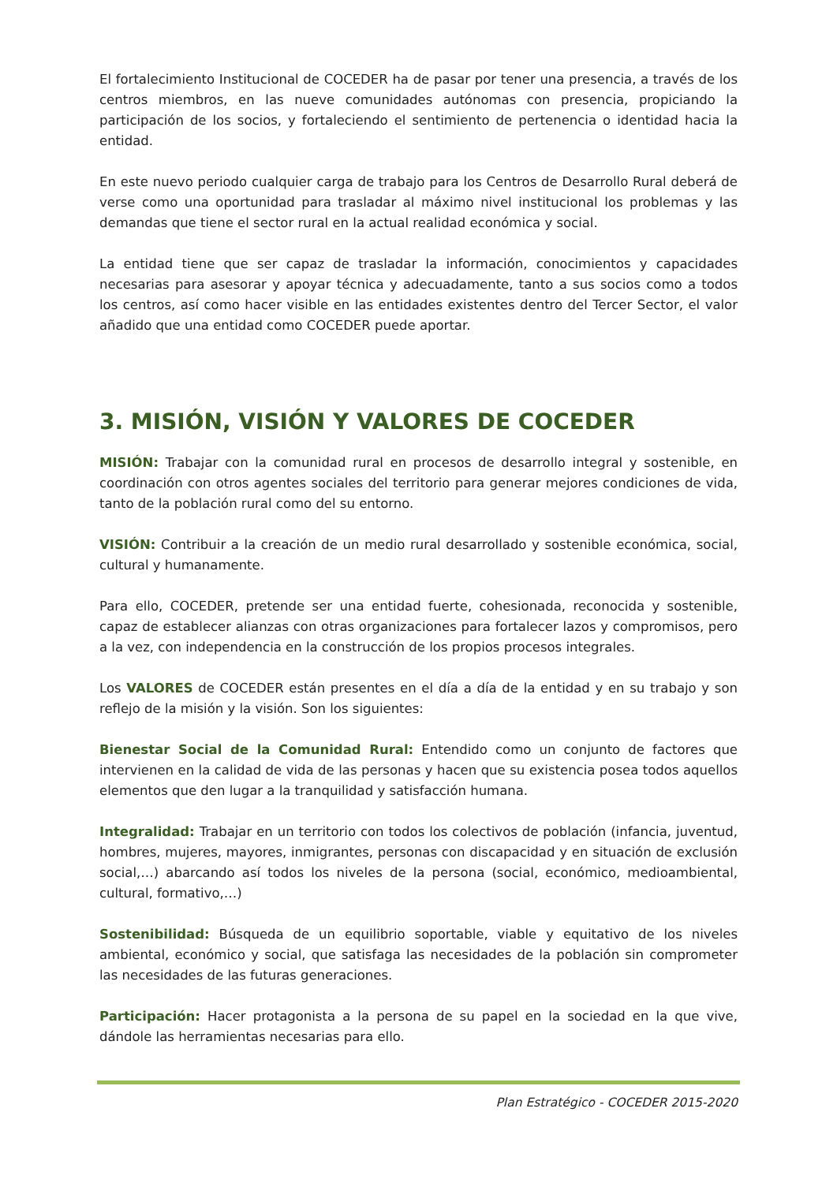El fortalecimiento Institucional de COCEDER ha de pasar por tener una presencia, a través de los centros miembros, en las nueve comunidades autónomas con presencia, propiciando la participación de los socios, y fortaleciendo el sentimiento de pertenencia o identidad hacia la entidad.
En este nuevo periodo cualquier carga de trabajo para los Centros de Desarrollo Rural deberá de verse como una oportunidad para trasladar al máximo nivel institucional los problemas y las demandas que tiene el sector rural en la actual realidad económica y social.
La entidad tiene que ser capaz de trasladar la información, conocimientos y capacidades necesarias para asesorar y apoyar técnica y adecuadamente, tanto a sus socios como a todos los centros, así como hacer visible en las entidades existentes dentro del Tercer Sector, el valor añadido que una entidad como COCEDER puede aportar.
3. MISIÓN, VISIÓN Y VALORES DE COCEDER
MISIÓN: Trabajar con la comunidad rural en procesos de desarrollo integral y sostenible, en coordinación con otros agentes sociales del territorio para generar mejores condiciones de vida, tanto de la población rural como del su entorno.
VISIÓN: Contribuir a la creación de un medio rural desarrollado y sostenible económica, social, cultural y humanamente.
Para ello, COCEDER, pretende ser una entidad fuerte, cohesionada, reconocida y sostenible, capaz de establecer alianzas con otras organizaciones para fortalecer lazos y compromisos, pero a la vez, con independencia en la construcción de los propios procesos integrales.
Los VALORES de COCEDER están presentes en el día a día de la entidad y en su trabajo y son reflejo de la misión y la visión. Son los siguientes:
Bienestar Social de la Comunidad Rural: Entendido como un conjunto de factores que intervienen en la calidad de vida de las personas y hacen que su existencia posea todos aquellos elementos que den lugar a la tranquilidad y satisfacción humana.
Integralidad: Trabajar en un territorio con todos los colectivos de población (infancia, juventud, hombres, mujeres, mayores, inmigrantes, personas con discapacidad y en situación de exclusión social,…) abarcando así todos los niveles de la persona (social, económico, medioambiental, cultural, formativo,…)
Sostenibilidad: Búsqueda de un equilibrio soportable, viable y equitativo de los niveles ambiental, económico y social, que satisfaga las necesidades de la población sin comprometer las necesidades de las futuras generaciones.
Participación: Hacer protagonista a la persona de su papel en la sociedad en la que vive, dándole las herramientas necesarias para ello.
Plan Estratégico - COCEDER 2015-2020